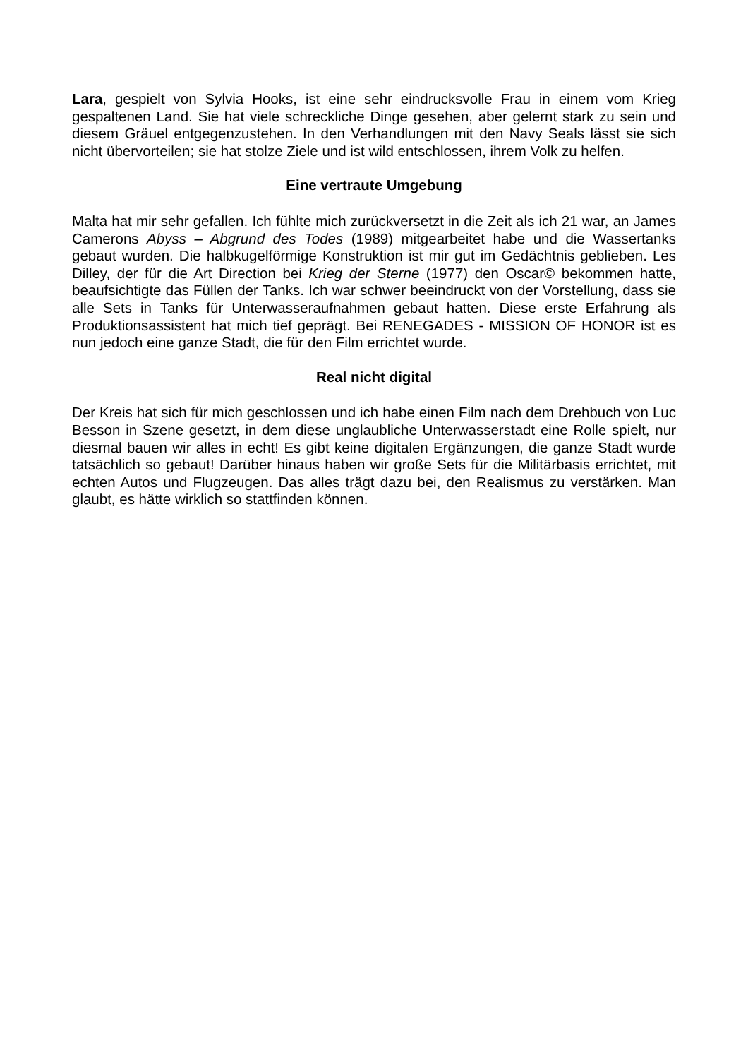Lara, gespielt von Sylvia Hooks, ist eine sehr eindrucksvolle Frau in einem vom Krieg gespaltenen Land. Sie hat viele schreckliche Dinge gesehen, aber gelernt stark zu sein und diesem Gräuel entgegenzustehen. In den Verhandlungen mit den Navy Seals lässt sie sich nicht übervorteilen; sie hat stolze Ziele und ist wild entschlossen, ihrem Volk zu helfen.
Eine vertraute Umgebung
Malta hat mir sehr gefallen. Ich fühlte mich zurückversetzt in die Zeit als ich 21 war, an James Camerons Abyss – Abgrund des Todes (1989) mitgearbeitet habe und die Wassertanks gebaut wurden. Die halbkugelförmige Konstruktion ist mir gut im Gedächtnis geblieben. Les Dilley, der für die Art Direction bei Krieg der Sterne (1977) den Oscar© bekommen hatte, beaufsichtigte das Füllen der Tanks. Ich war schwer beeindruckt von der Vorstellung, dass sie alle Sets in Tanks für Unterwasseraufnahmen gebaut hatten. Diese erste Erfahrung als Produktionsassistent hat mich tief geprägt. Bei RENEGADES - MISSION OF HONOR ist es nun jedoch eine ganze Stadt, die für den Film errichtet wurde.
Real nicht digital
Der Kreis hat sich für mich geschlossen und ich habe einen Film nach dem Drehbuch von Luc Besson in Szene gesetzt, in dem diese unglaubliche Unterwasserstadt eine Rolle spielt, nur diesmal bauen wir alles in echt! Es gibt keine digitalen Ergänzungen, die ganze Stadt wurde tatsächlich so gebaut! Darüber hinaus haben wir große Sets für die Militärbasis errichtet, mit echten Autos und Flugzeugen. Das alles trägt dazu bei, den Realismus zu verstärken. Man glaubt, es hätte wirklich so stattfinden können.